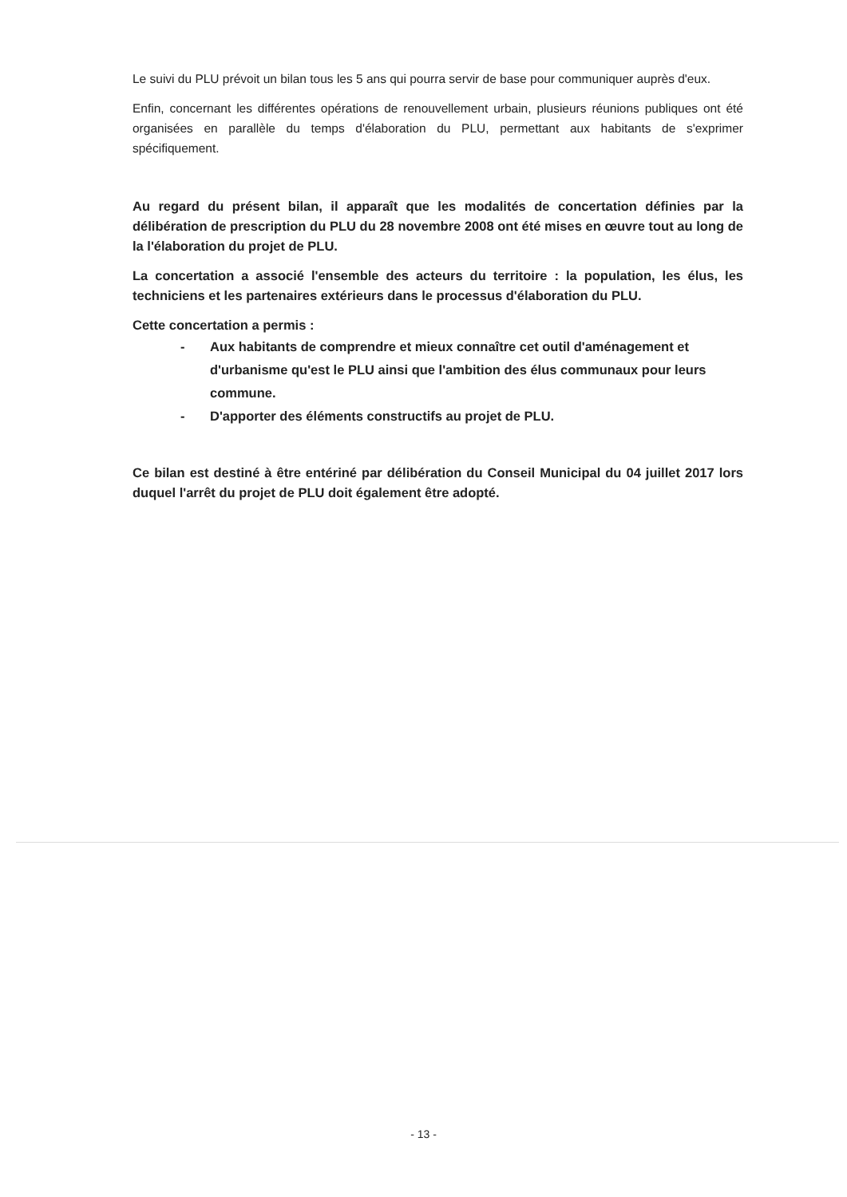Le suivi du PLU prévoit un bilan tous les 5 ans qui pourra servir de base pour communiquer auprès d'eux.
Enfin, concernant les différentes opérations de renouvellement urbain, plusieurs réunions publiques ont été organisées en parallèle du temps d'élaboration du PLU, permettant aux habitants de s'exprimer spécifiquement.
Au regard du présent bilan, il apparaît que les modalités de concertation définies par la délibération de prescription du PLU du 28 novembre 2008 ont été mises en œuvre tout au long de la l'élaboration du projet de PLU.
La concertation a associé l'ensemble des acteurs du territoire : la population, les élus, les techniciens et les partenaires extérieurs dans le processus d'élaboration du PLU.
Cette concertation a permis :
- Aux habitants de comprendre et mieux connaître cet outil d'aménagement et d'urbanisme qu'est le PLU ainsi que l'ambition des élus communaux pour leurs commune.
- D'apporter des éléments constructifs au projet de PLU.
Ce bilan est destiné à être entériné par délibération du Conseil Municipal du 04 juillet 2017 lors duquel l'arrêt du projet de PLU doit également être adopté.
- 13 -